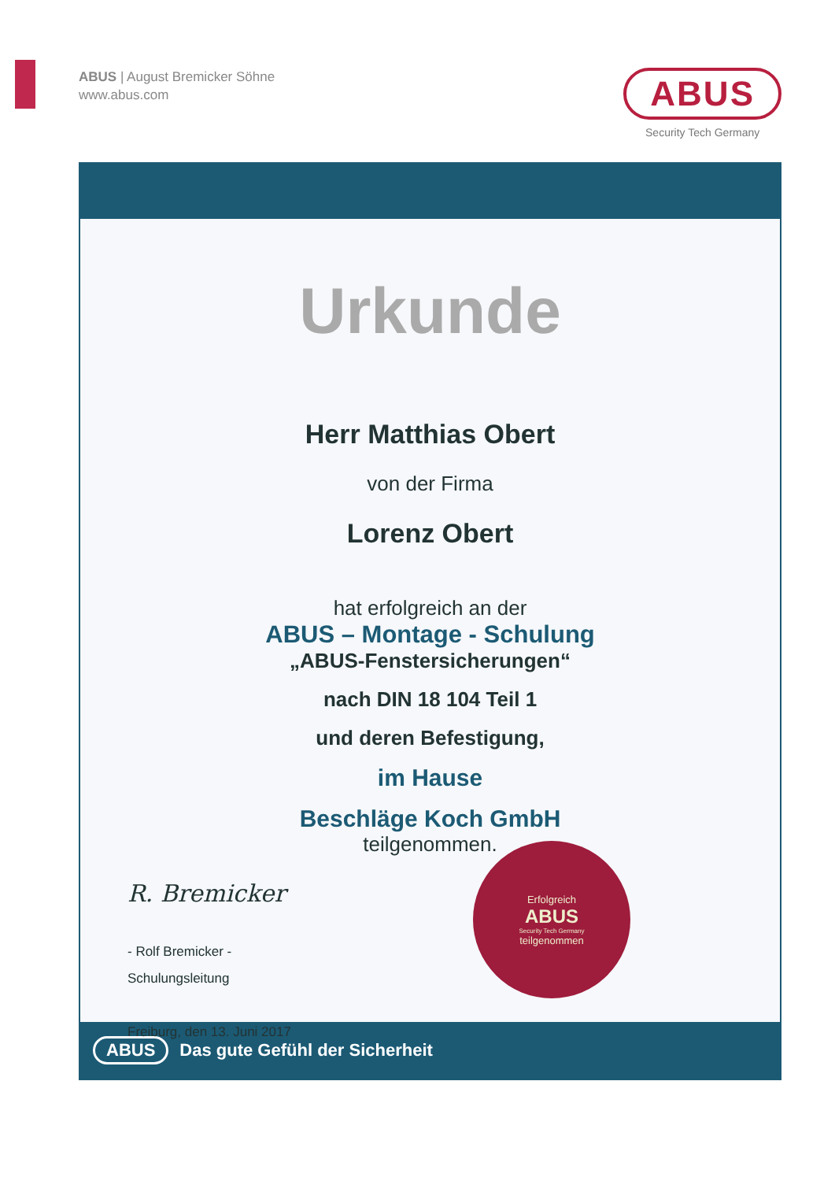ABUS | August Bremicker Söhne
www.abus.com
ABUS
Security Tech Germany
Urkunde
Herr Matthias Obert
von der Firma
Lorenz Obert
hat erfolgreich an der
ABUS – Montage - Schulung
„ABUS-Fenstersicherungen“
nach DIN 18 104 Teil 1
und deren Befestigung,
im Hause
Beschläge Koch GmbH
teilgenommen.
R. Bremicker
- Rolf Bremicker -
Schulungsleitung
Freiburg, den 13. Juni 2017
Erfolgreich
ABUS
Security Tech Germany
teilgenommen
ABUS Das gute Gefühl der Sicherheit